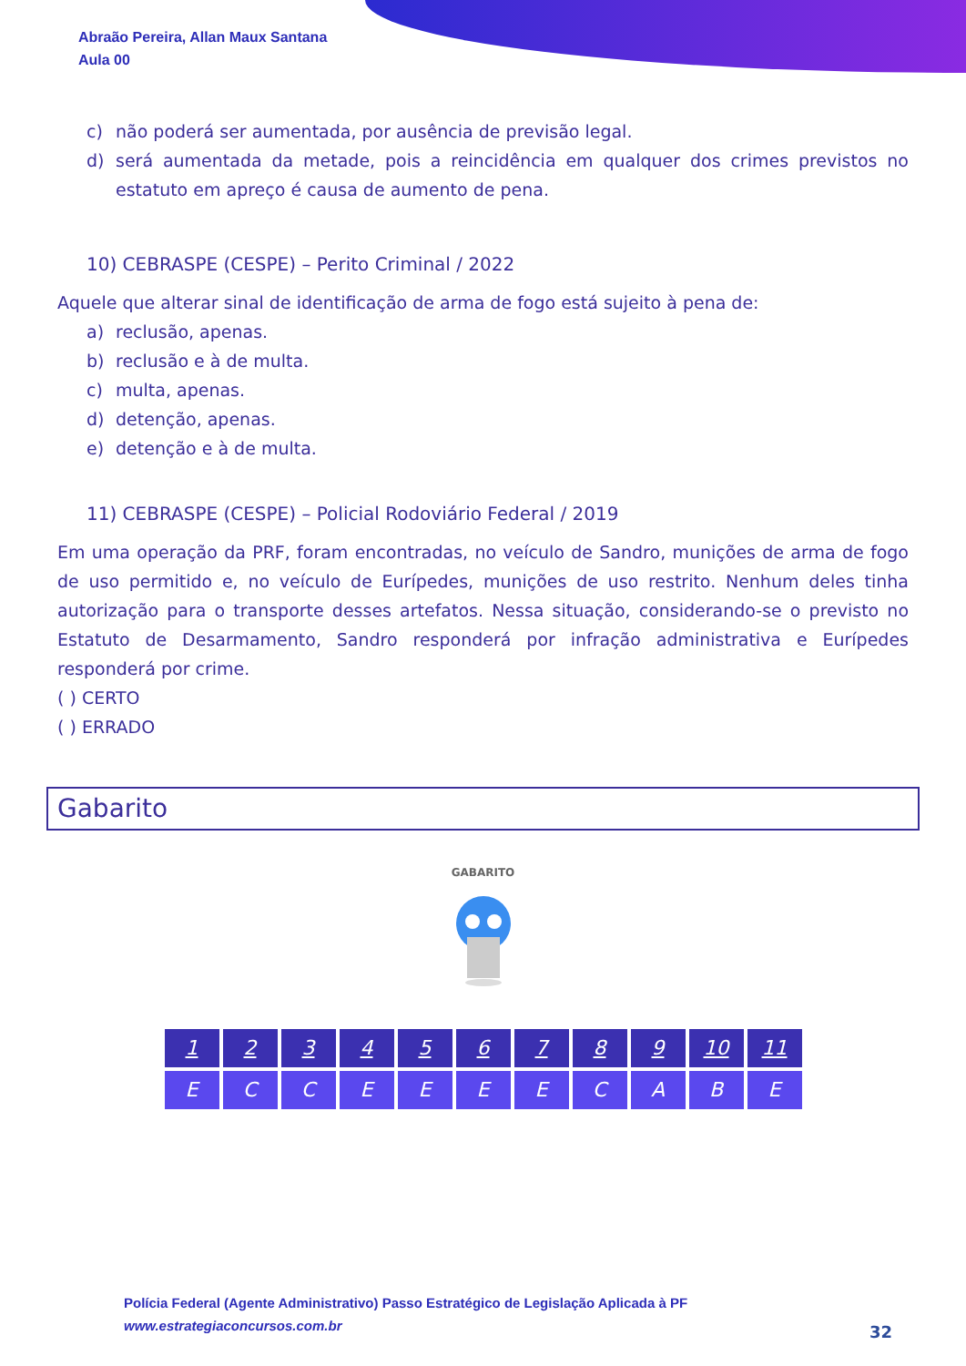Abraão Pereira, Allan Maux Santana
Aula 00
c) não poderá ser aumentada, por ausência de previsão legal.
d) será aumentada da metade, pois a reincidência em qualquer dos crimes previstos no estatuto em apreço é causa de aumento de pena.
10) CEBRASPE (CESPE) – Perito Criminal / 2022
Aquele que alterar sinal de identificação de arma de fogo está sujeito à pena de:
a) reclusão, apenas.
b) reclusão e à de multa.
c) multa, apenas.
d) detenção, apenas.
e) detenção e à de multa.
11) CEBRASPE (CESPE) – Policial Rodoviário Federal / 2019
Em uma operação da PRF, foram encontradas, no veículo de Sandro, munições de arma de fogo de uso permitido e, no veículo de Eurípedes, munições de uso restrito. Nenhum deles tinha autorização para o transporte desses artefatos. Nessa situação, considerando-se o previsto no Estatuto de Desarmamento, Sandro responderá por infração administrativa e Eurípedes responderá por crime.
( ) CERTO
( ) ERRADO
Gabarito
GABARITO
| 1 | 2 | 3 | 4 | 5 | 6 | 7 | 8 | 9 | 10 | 11 |
| E | C | C | E | E | E | E | C | A | B | E |
Polícia Federal (Agente Administrativo) Passo Estratégico de Legislação Aplicada à PF
www.estrategiaconcursos.com.br
32